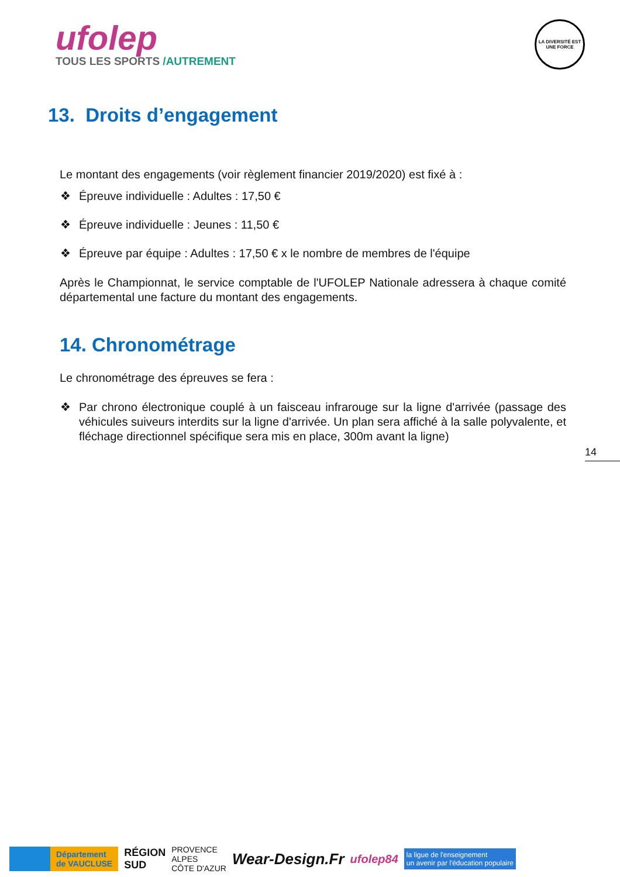ufolep
TOUS LES SPORTS /AUTREMENT
LA DIVERSITÉ EST UNE FORCE
13. Droits d’engagement
Le montant des engagements (voir règlement financier 2019/2020) est fixé à :
❖ Épreuve individuelle : Adultes : 17,50 €
❖ Épreuve individuelle : Jeunes : 11,50 €
❖ Épreuve par équipe : Adultes : 17,50 € x le nombre de membres de l'équipe
Après le Championnat, le service comptable de l'UFOLEP Nationale adressera à chaque comité départemental une facture du montant des engagements.
14. Chronométrage
Le chronométrage des épreuves se fera :
❖ Par chrono électronique couplé à un faisceau infrarouge sur la ligne d'arrivée (passage des véhicules suiveurs interdits sur la ligne d'arrivée. Un plan sera affiché à la salle polyvalente, et fléchage directionnel spécifique sera mis en place, 300m avant la ligne)
14
Département
de VAUCLUSE
RÉGION
SUD
PROVENCE
ALPES
CÔTE D'AZUR
Wear-Design.Fr
ufolep84
la ligue de l'enseignement
un avenir par l'éducation populaire